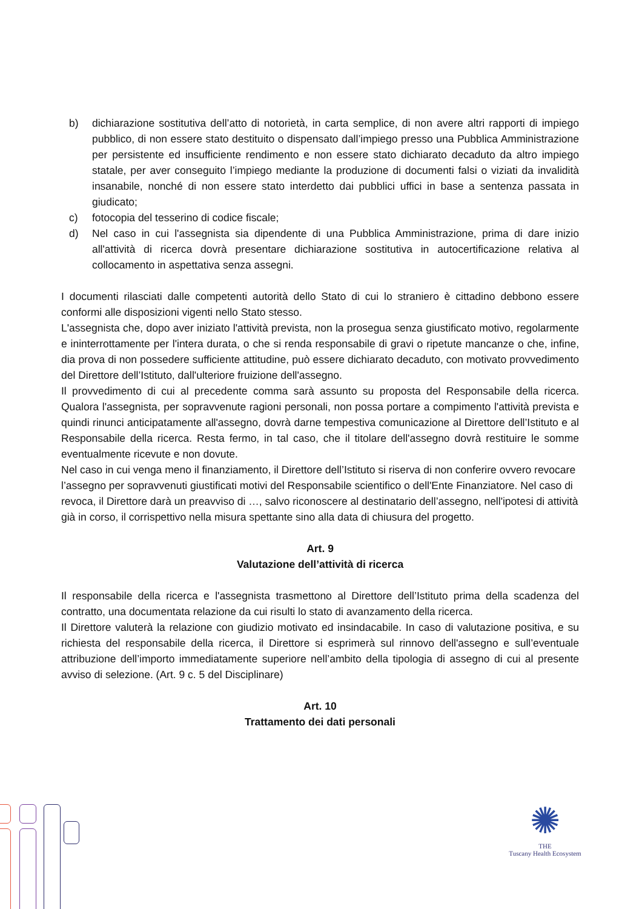b) dichiarazione sostitutiva dell’atto di notorietà, in carta semplice, di non avere altri rapporti di impiego pubblico, di non essere stato destituito o dispensato dall’impiego presso una Pubblica Amministrazione per persistente ed insufficiente rendimento e non essere stato dichiarato decaduto da altro impiego statale, per aver conseguito l’impiego mediante la produzione di documenti falsi o viziati da invalidità insanabile, nonché di non essere stato interdetto dai pubblici uffici in base a sentenza passata in giudicato;
c) fotocopia del tesserino di codice fiscale;
d) Nel caso in cui l'assegnista sia dipendente di una Pubblica Amministrazione, prima di dare inizio all'attività di ricerca dovrà presentare dichiarazione sostitutiva in autocertificazione relativa al collocamento in aspettativa senza assegni.
I documenti rilasciati dalle competenti autorità dello Stato di cui lo straniero è cittadino debbono essere conformi alle disposizioni vigenti nello Stato stesso.
L'assegnista che, dopo aver iniziato l'attività prevista, non la prosegua senza giustificato motivo, regolarmente e ininterrottamente per l'intera durata, o che si renda responsabile di gravi o ripetute mancanze o che, infine, dia prova di non possedere sufficiente attitudine, può essere dichiarato decaduto, con motivato provvedimento del Direttore dell’Istituto, dall'ulteriore fruizione dell'assegno.
Il provvedimento di cui al precedente comma sarà assunto su proposta del Responsabile della ricerca. Qualora l'assegnista, per sopravvenute ragioni personali, non possa portare a compimento l'attività prevista e quindi rinunci anticipatamente all'assegno, dovrà darne tempestiva comunicazione al Direttore dell’Istituto e al Responsabile della ricerca. Resta fermo, in tal caso, che il titolare dell'assegno dovrà restituire le somme eventualmente ricevute e non dovute.
Nel caso in cui venga meno il finanziamento, il Direttore dell’Istituto si riserva di non conferire ovvero revocare l’assegno per sopravvenuti giustificati motivi del Responsabile scientifico o dell'Ente Finanziatore. Nel caso di revoca, il Direttore darà un preavviso di …, salvo riconoscere al destinatario dell’assegno, nell'ipotesi di attività già in corso, il corrispettivo nella misura spettante sino alla data di chiusura del progetto.
Art. 9
Valutazione dell’attività di ricerca
Il responsabile della ricerca e l'assegnista trasmettono al Direttore dell’Istituto prima della scadenza del contratto, una documentata relazione da cui risulti lo stato di avanzamento della ricerca.
Il Direttore valuterà la relazione con giudizio motivato ed insindacabile. In caso di valutazione positiva, e su richiesta del responsabile della ricerca, il Direttore si esprimerà sul rinnovo dell'assegno e sull’eventuale attribuzione dell’importo immediatamente superiore nell’ambito della tipologia di assegno di cui al presente avviso di selezione. (Art. 9 c. 5 del Disciplinare)
Art. 10
Trattamento dei dati personali
✺
THE
Tuscany Health Ecosystem